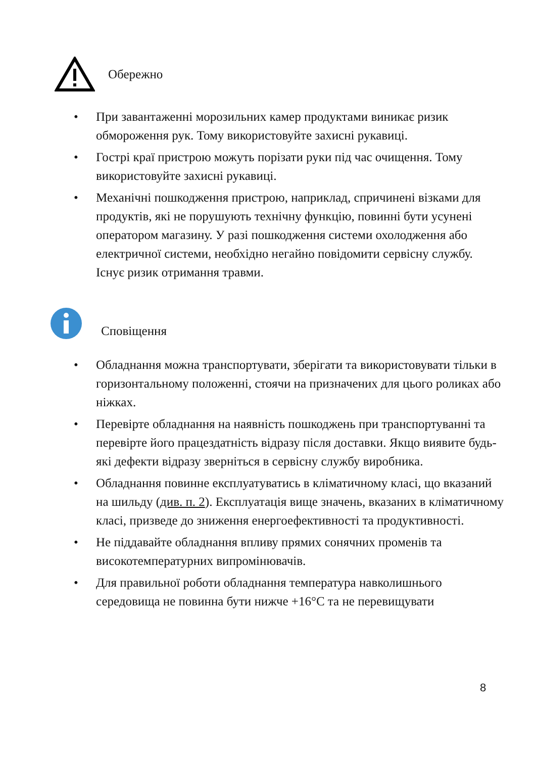Обережно
• При завантаженні морозильних камер продуктами виникає ризик обмороження рук. Тому використовуйте захисні рукавиці.
• Гострі краї пристрою можуть порізати руки під час очищення. Тому використовуйте захисні рукавиці.
• Механічні пошкодження пристрою, наприклад, спричинені візками для продуктів, які не порушують технічну функцію, повинні бути усунені оператором магазину. У разі пошкодження системи охолодження або електричної системи, необхідно негайно повідомити сервісну службу. Існує ризик отримання травми.
Сповіщення
• Обладнання можна транспортувати, зберігати та використовувати тільки в горизонтальному положенні, стоячи на призначених для цього роликах або ніжках.
• Перевірте обладнання на наявність пошкоджень при транспортуванні та перевірте його працездатність відразу після доставки. Якщо виявите будь-які дефекти відразу зверніться в сервісну службу виробника.
• Обладнання повинне експлуатуватись в кліматичному класі, що вказаний на шильду (див. п. 2). Експлуатація вище значень, вказаних в кліматичному класі, призведе до зниження енергоефективності та продуктивності.
• Не піддавайте обладнання впливу прямих сонячних променів та високотемпературних випромінювачів.
• Для правильної роботи обладнання температура навколишнього середовища не повинна бути нижче +16°C та не перевищувати
8